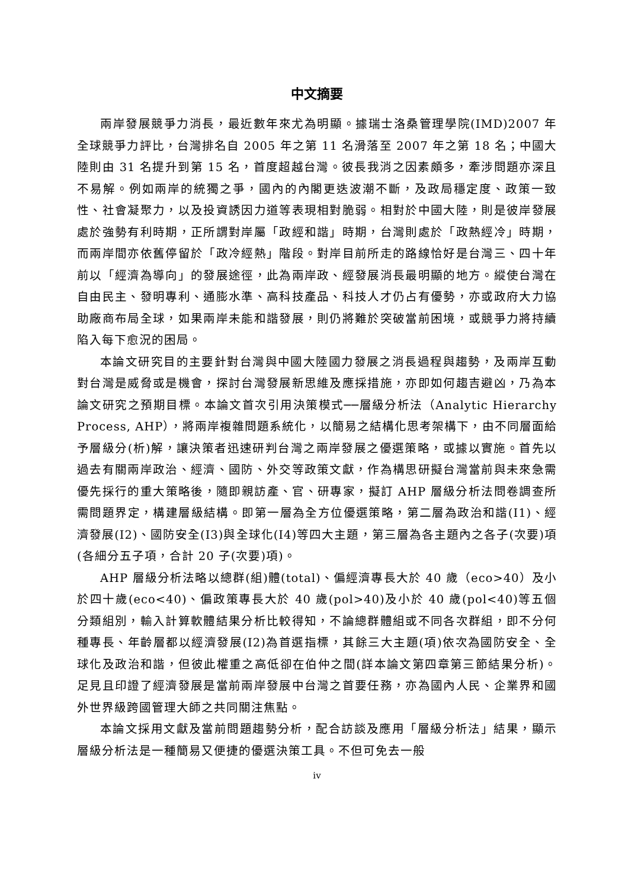中文摘要
兩岸發展競爭力消長，最近數年來尤為明顯。據瑞士洛桑管理學院(IMD)2007 年全球競爭力評比，台灣排名自 2005 年之第 11 名滑落至 2007 年之第 18 名；中國大陸則由 31 名提升到第 15 名，首度超越台灣。彼長我消之因素頗多，牽涉問題亦深且不易解。例如兩岸的統獨之爭，國內的內閣更迭波潮不斷，及政局穩定度、政策一致性、社會凝聚力，以及投資誘因力道等表現相對脆弱。相對於中國大陸，則是彼岸發展處於強勢有利時期，正所謂對岸屬「政經和諧」時期，台灣則處於「政熱經冷」時期，而兩岸間亦依舊停留於「政冷經熱」階段。對岸目前所走的路線恰好是台灣三、四十年前以「經濟為導向」的發展途徑，此為兩岸政、經發展消長最明顯的地方。縱使台灣在自由民主、發明專利、通膨水準、高科技產品、科技人才仍占有優勢，亦或政府大力協助廠商布局全球，如果兩岸未能和諧發展，則仍將難於突破當前困境，或競爭力將持續陷入每下愈況的困局。
本論文研究目的主要針對台灣與中國大陸國力發展之消長過程與趨勢，及兩岸互動對台灣是威脅或是機會，探討台灣發展新思維及應採措施，亦即如何趨吉避凶，乃為本論文研究之預期目標。本論文首次引用決策模式──層級分析法（Analytic Hierarchy Process, AHP），將兩岸複雜問題系統化，以簡易之結構化思考架構下，由不同層面給予層級分(析)解，讓決策者迅速研判台灣之兩岸發展之優選策略，或據以實施。首先以過去有關兩岸政治、經濟、國防、外交等政策文獻，作為構思研擬台灣當前與未來急需優先採行的重大策略後，隨即親訪產、官、研專家，擬訂 AHP 層級分析法問卷調查所需問題界定，構建層級結構。即第一層為全方位優選策略，第二層為政治和諧(I1)、經濟發展(I2)、國防安全(I3)與全球化(I4)等四大主題，第三層為各主題內之各子(次要)項(各細分五子項，合計 20 子(次要)項)。
AHP 層級分析法略以總群(組)體(total)、偏經濟專長大於 40 歲（eco>40）及小於四十歲(eco<40)、偏政策專長大於 40 歲(pol>40)及小於 40 歲(pol<40)等五個分類組別，輸入計算軟體結果分析比較得知，不論總群體組或不同各次群組，即不分何種專長、年齡層都以經濟發展(I2)為首選指標，其餘三大主題(項)依次為國防安全、全球化及政治和諧，但彼此權重之高低卻在伯仲之間(詳本論文第四章第三節結果分析)。足見且印證了經濟發展是當前兩岸發展中台灣之首要任務，亦為國內人民、企業界和國外世界級跨國管理大師之共同關注焦點。
本論文採用文獻及當前問題趨勢分析，配合訪談及應用「層級分析法」結果，顯示層級分析法是一種簡易又便捷的優選決策工具。不但可免去一般
iv